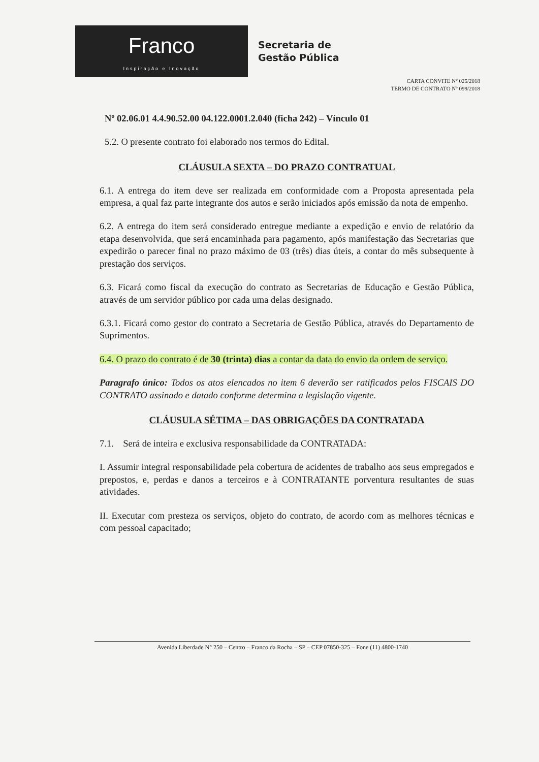Franco
Inspiração e Inovação
Secretaria de
Gestão Pública
CARTA CONVITE Nº 025/2018
TERMO DE CONTRATO Nº 099/2018
Nº 02.06.01 4.4.90.52.00 04.122.0001.2.040 (ficha 242) – Vínculo 01
5.2. O presente contrato foi elaborado nos termos do Edital.
CLÁUSULA SEXTA – DO PRAZO CONTRATUAL
6.1. A entrega do item deve ser realizada em conformidade com a Proposta apresentada pela empresa, a qual faz parte integrante dos autos e serão iniciados após emissão da nota de empenho.
6.2. A entrega do item será considerado entregue mediante a expedição e envio de relatório da etapa desenvolvida, que será encaminhada para pagamento, após manifestação das Secretarias que expedirão o parecer final no prazo máximo de 03 (três) dias úteis, a contar do mês subsequente à prestação dos serviços.
6.3. Ficará como fiscal da execução do contrato as Secretarias de Educação e Gestão Pública, através de um servidor público por cada uma delas designado.
6.3.1. Ficará como gestor do contrato a Secretaria de Gestão Pública, através do Departamento de Suprimentos.
6.4. O prazo do contrato é de 30 (trinta) dias a contar da data do envio da ordem de serviço.
Paragrafo único: Todos os atos elencados no item 6 deverão ser ratificados pelos FISCAIS DO CONTRATO assinado e datado conforme determina a legislação vigente.
CLÁUSULA SÉTIMA – DAS OBRIGAÇÕES DA CONTRATADA
7.1. Será de inteira e exclusiva responsabilidade da CONTRATADA:
I. Assumir integral responsabilidade pela cobertura de acidentes de trabalho aos seus empregados e prepostos, e, perdas e danos a terceiros e à CONTRATANTE porventura resultantes de suas atividades.
II. Executar com presteza os serviços, objeto do contrato, de acordo com as melhores técnicas e com pessoal capacitado;
Avenida Liberdade N° 250 – Centro – Franco da Rocha – SP – CEP 07850-325 – Fone (11) 4800-1740